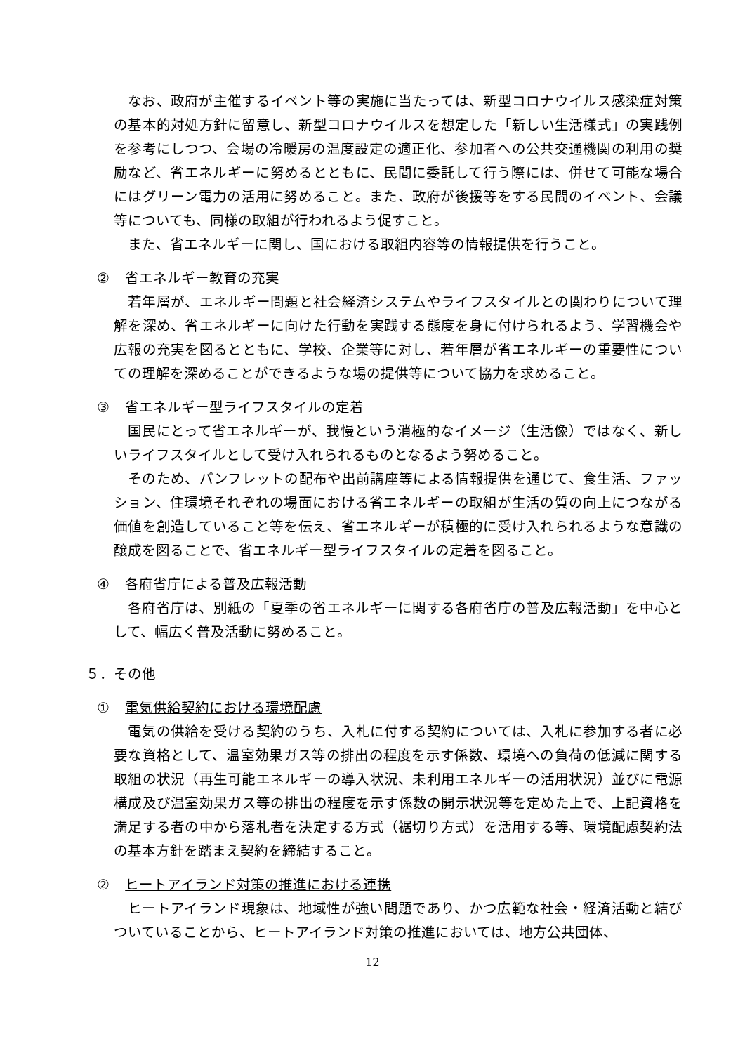なお、政府が主催するイベント等の実施に当たっては、新型コロナウイルス感染症対策の基本的対処方針に留意し、新型コロナウイルスを想定した「新しい生活様式」の実践例を参考にしつつ、会場の冷暖房の温度設定の適正化、参加者への公共交通機関の利用の奨励など、省エネルギーに努めるとともに、民間に委託して行う際には、併せて可能な場合にはグリーン電力の活用に努めること。また、政府が後援等をする民間のイベント、会議等についても、同様の取組が行われるよう促すこと。
また、省エネルギーに関し、国における取組内容等の情報提供を行うこと。
② 省エネルギー教育の充実
若年層が、エネルギー問題と社会経済システムやライフスタイルとの関わりについて理解を深め、省エネルギーに向けた行動を実践する態度を身に付けられるよう、学習機会や広報の充実を図るとともに、学校、企業等に対し、若年層が省エネルギーの重要性についての理解を深めることができるような場の提供等について協力を求めること。
③ 省エネルギー型ライフスタイルの定着
国民にとって省エネルギーが、我慢という消極的なイメージ（生活像）ではなく、新しいライフスタイルとして受け入れられるものとなるよう努めること。
そのため、パンフレットの配布や出前講座等による情報提供を通じて、食生活、ファッション、住環境それぞれの場面における省エネルギーの取組が生活の質の向上につながる価値を創造していること等を伝え、省エネルギーが積極的に受け入れられるような意識の醸成を図ることで、省エネルギー型ライフスタイルの定着を図ること。
④ 各府省庁による普及広報活動
各府省庁は、別紙の「夏季の省エネルギーに関する各府省庁の普及広報活動」を中心として、幅広く普及活動に努めること。
５．その他
① 電気供給契約における環境配慮
電気の供給を受ける契約のうち、入札に付する契約については、入札に参加する者に必要な資格として、温室効果ガス等の排出の程度を示す係数、環境への負荷の低減に関する取組の状況（再生可能エネルギーの導入状況、未利用エネルギーの活用状況）並びに電源構成及び温室効果ガス等の排出の程度を示す係数の開示状況等を定めた上で、上記資格を満足する者の中から落札者を決定する方式（裾切り方式）を活用する等、環境配慮契約法の基本方針を踏まえ契約を締結すること。
② ヒートアイランド対策の推進における連携
ヒートアイランド現象は、地域性が強い問題であり、かつ広範な社会・経済活動と結びついていることから、ヒートアイランド対策の推進においては、地方公共団体、
12